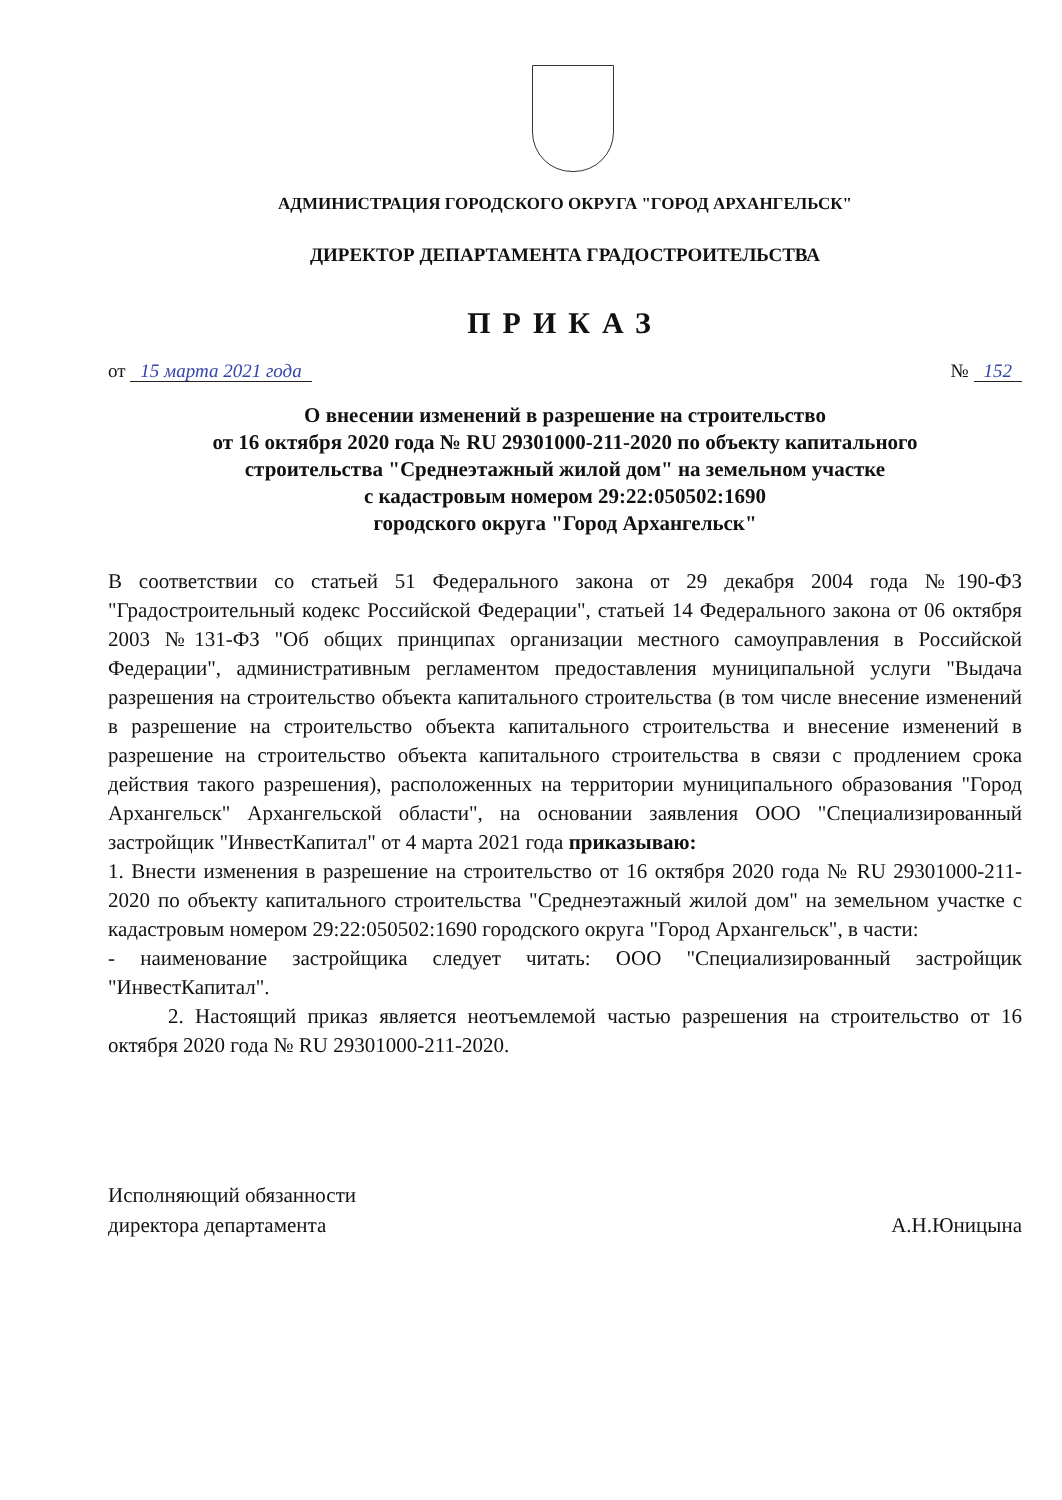АДМИНИСТРАЦИЯ ГОРОДСКОГО ОКРУГА "ГОРОД АРХАНГЕЛЬСК"
ДИРЕКТОР ДЕПАРТАМЕНТА ГРАДОСТРОИТЕЛЬСТВА
ПРИКАЗ
от 15 марта 2021 года № 152
О внесении изменений в разрешение на строительство
от 16 октября 2020 года № RU 29301000-211-2020 по объекту капитального
строительства "Среднеэтажный жилой дом" на земельном участке
с кадастровым номером 29:22:050502:1690
городского округа "Город Архангельск"
В соответствии со статьей 51 Федерального закона от 29 декабря 2004 года №190-ФЗ "Градостроительный кодекс Российской Федерации", статьей 14 Федерального закона от 06 октября 2003 №131-ФЗ "Об общих принципах организации местного самоуправления в Российской Федерации", административным регламентом предоставления муниципальной услуги "Выдача разрешения на строительство объекта капитального строительства (в том числе внесение изменений в разрешение на строительство объекта капитального строительства и внесение изменений в разрешение на строительство объекта капитального строительства в связи с продлением срока действия такого разрешения), расположенных на территории муниципального образования "Город Архангельск" Архангельской области", на основании заявления ООО "Специализированный застройщик "ИнвестКапитал" от 4 марта 2021 года приказываю:
1. Внести изменения в разрешение на строительство от 16 октября 2020 года № RU 29301000-211-2020 по объекту капитального строительства "Среднеэтажный жилой дом" на земельном участке с кадастровым номером 29:22:050502:1690 городского округа "Город Архангельск", в части:
- наименование застройщика следует читать: ООО "Специализированный застройщик "ИнвестКапитал".
2. Настоящий приказ является неотъемлемой частью разрешения на строительство от 16 октября 2020 года № RU 29301000-211-2020.
Исполняющий обязанности
директора департамента А.Н.Юницына